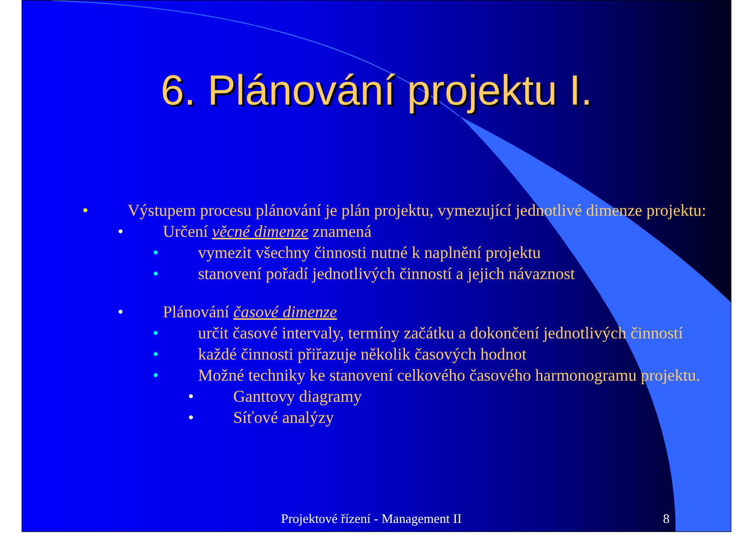6. Plánování projektu I.
• Výstupem procesu plánování je plán projektu, vymezující jednotlivé dimenze projektu:
• Určení věcné dimenze znamená
• vymezit všechny činnosti nutné k naplnění projektu
• stanovení pořadí jednotlivých činností a jejich návaznost
• Plánování časové dimenze
• určit časové intervaly, termíny začátku a dokončení jednotlivých činností
• každé činnosti přiřazuje několik časových hodnot
• Možné techniky ke stanovení celkového časového harmonogramu projektu.
• Ganttovy diagramy
• Síťové analýzy
Projektové řízení - Management II 8